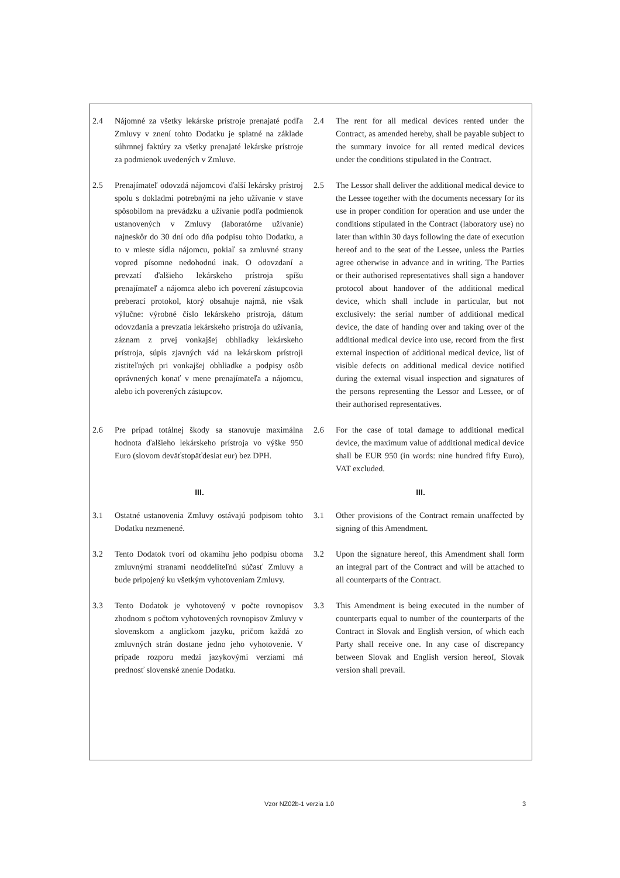2.4 Nájomné za všetky lekárske prístroje prenajaté podľa Zmluvy v znení tohto Dodatku je splatné na základe súhrnnej faktúry za všetky prenajaté lekárske prístroje za podmienok uvedených v Zmluve.
2.4 The rent for all medical devices rented under the Contract, as amended hereby, shall be payable subject to the summary invoice for all rented medical devices under the conditions stipulated in the Contract.
2.5 Prenajímateľ odovzdá nájomcovi ďalší lekársky prístroj spolu s dokladmi potrebnými na jeho užívanie v stave spôsobilom na prevádzku a užívanie podľa podmienok ustanovených v Zmluvy (laboratórne užívanie) najneskôr do 30 dní odo dňa podpisu tohto Dodatku, a to v mieste sídla nájomcu, pokiaľ sa zmluvné strany vopred písomne nedohodnú inak. O odovzdaní a prevzatí ďalšieho lekárskeho prístroja spíšu prenajímateľ a nájomca alebo ich poverení zástupcovia preberací protokol, ktorý obsahuje najmä, nie však výlučne: výrobné číslo lekárskeho prístroja, dátum odovzdania a prevzatia lekárskeho prístroja do užívania, záznam z prvej vonkajšej obhliadky lekárskeho prístroja, súpis zjavných vád na lekárskom prístroji zistiteľných pri vonkajšej obhliadke a podpisy osôb oprávnených konať v mene prenajímateľa a nájomcu, alebo ich poverených zástupcov.
2.5 The Lessor shall deliver the additional medical device to the Lessee together with the documents necessary for its use in proper condition for operation and use under the conditions stipulated in the Contract (laboratory use) no later than within 30 days following the date of execution hereof and to the seat of the Lessee, unless the Parties agree otherwise in advance and in writing. The Parties or their authorised representatives shall sign a handover protocol about handover of the additional medical device, which shall include in particular, but not exclusively: the serial number of additional medical device, the date of handing over and taking over of the additional medical device into use, record from the first external inspection of additional medical device, list of visible defects on additional medical device notified during the external visual inspection and signatures of the persons representing the Lessor and Lessee, or of their authorised representatives.
2.6 Pre prípad totálnej škody sa stanovuje maximálna hodnota ďalšieho lekárskeho prístroja vo výške 950 Euro (slovom deväťstopäťdesiat eur) bez DPH.
2.6 For the case of total damage to additional medical device, the maximum value of additional medical device shall be EUR 950 (in words: nine hundred fifty Euro), VAT excluded.
III. III.
3.1 Ostatné ustanovenia Zmluvy ostávajú podpisom tohto Dodatku nezmenené.
3.1 Other provisions of the Contract remain unaffected by signing of this Amendment.
3.2 Tento Dodatok tvorí od okamihu jeho podpisu oboma zmluvnými stranami neoddeliteľnú súčasť Zmluvy a bude pripojený ku všetkým vyhotoveniam Zmluvy.
3.2 Upon the signature hereof, this Amendment shall form an integral part of the Contract and will be attached to all counterparts of the Contract.
3.3 Tento Dodatok je vyhotovený v počte rovnopisov zhodnom s počtom vyhotovených rovnopisov Zmluvy v slovenskom a anglickom jazyku, pričom každá zo zmluvných strán dostane jedno jeho vyhotovenie. V prípade rozporu medzi jazykovými verziami má prednosť slovenské znenie Dodatku.
3.3 This Amendment is being executed in the number of counterparts equal to number of the counterparts of the Contract in Slovak and English version, of which each Party shall receive one. In any case of discrepancy between Slovak and English version hereof, Slovak version shall prevail.
Vzor NZ02b-1 verzia 1.0 3